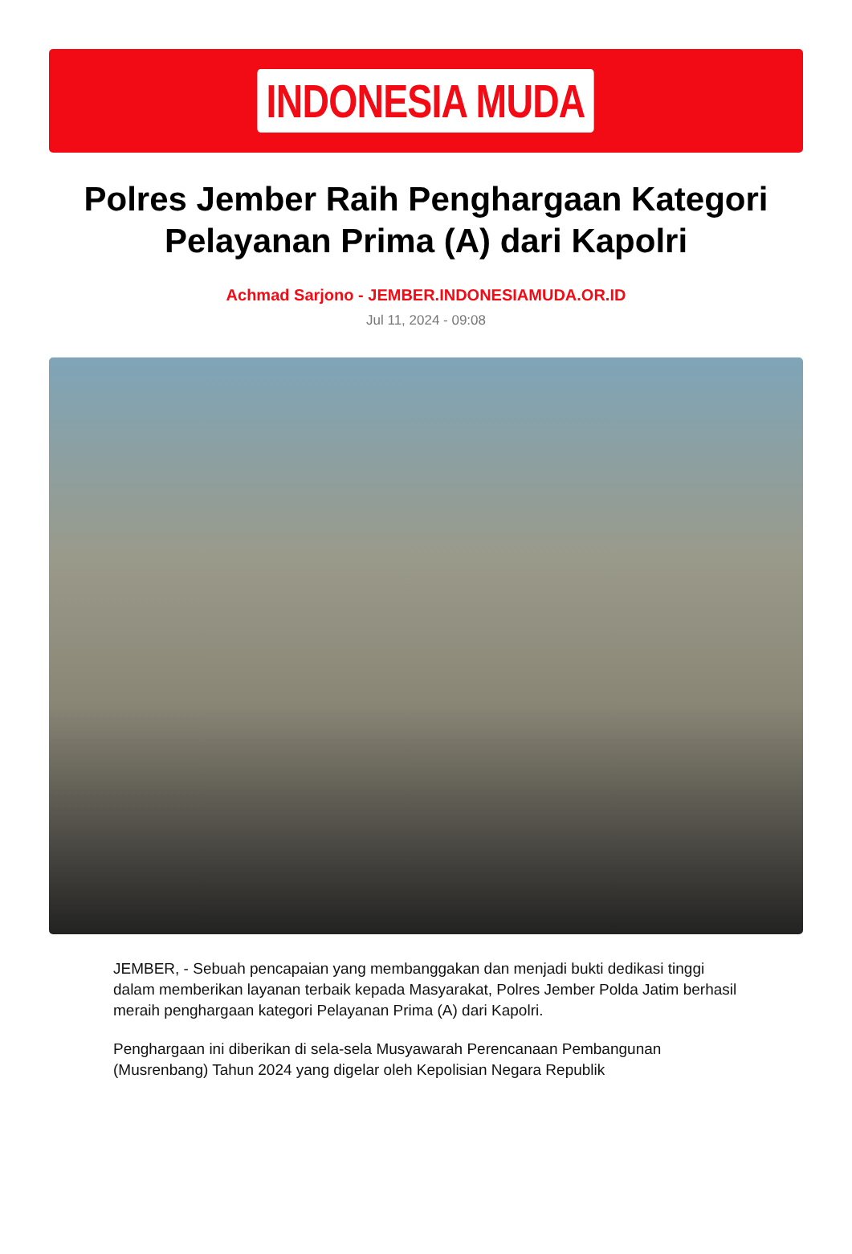INDONESIA MUDA
Polres Jember Raih Penghargaan Kategori Pelayanan Prima (A) dari Kapolri
Achmad Sarjono - JEMBER.INDONESIAMUDA.OR.ID
Jul 11, 2024 - 09:08
JEMBER, - Sebuah pencapaian yang membanggakan dan menjadi bukti dedikasi tinggi dalam memberikan layanan terbaik kepada Masyarakat, Polres Jember Polda Jatim berhasil meraih penghargaan kategori Pelayanan Prima (A) dari Kapolri.
Penghargaan ini diberikan di sela-sela Musyawarah Perencanaan Pembangunan (Musrenbang) Tahun 2024 yang digelar oleh Kepolisian Negara Republik